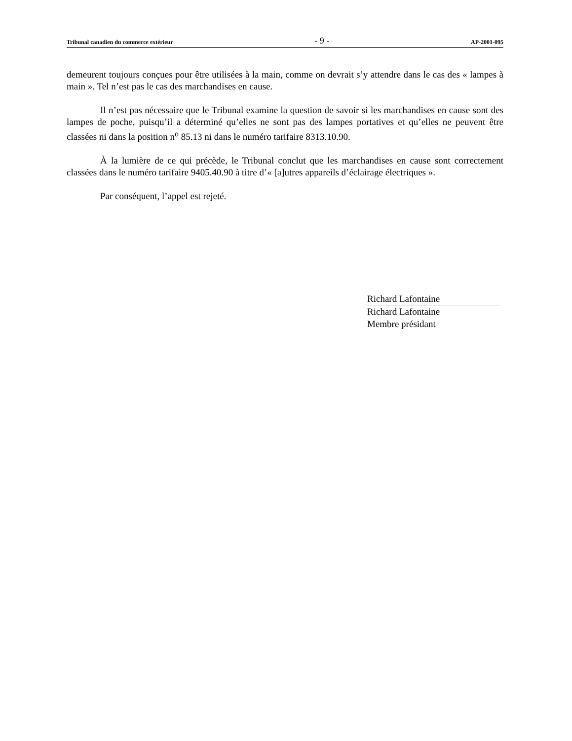Tribunal canadien du commerce extérieur - 9 - AP-2001-095
demeurent toujours conçues pour être utilisées à la main, comme on devrait s’y attendre dans le cas des « lampes à main ». Tel n’est pas le cas des marchandises en cause.
Il n’est pas nécessaire que le Tribunal examine la question de savoir si les marchandises en cause sont des lampes de poche, puisqu’il a déterminé qu’elles ne sont pas des lampes portatives et qu’elles ne peuvent être classées ni dans la position n<sup>o</sup> 85.13 ni dans le numéro tarifaire 8313.10.90.
À la lumière de ce qui précède, le Tribunal conclut que les marchandises en cause sont correctement classées dans le numéro tarifaire 9405.40.90 à titre d’« [a]utres appareils d’éclairage électriques ».
Par conséquent, l’appel est rejeté.
Richard Lafontaine
Richard Lafontaine
Membre présidant